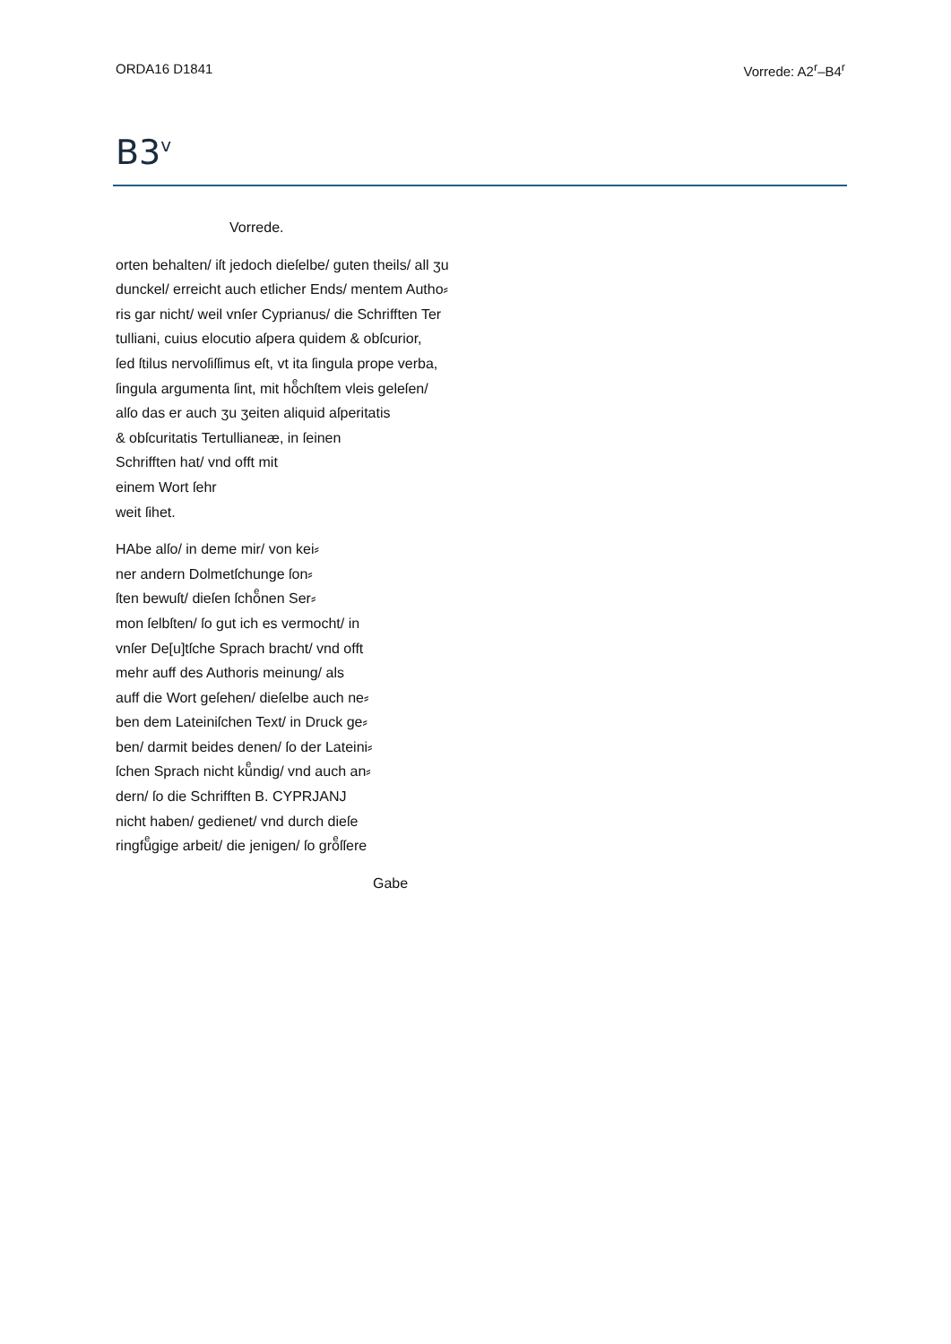ORDA16 D1841 Vorrede: A2<sup>r</sup>–B4<sup>r</sup>
B3<sup>v</sup>
Vorrede.
orten behalten/ iſt jedoch dieſelbe/ guten theils/ all ʒu
dunckel/ erreicht auch etlicher Ends/ mentem Autho⸗
ris gar nicht/ weil vnſer Cyprianus/ die Schrifften Ter
tulliani, cuius elocutio aſpera quidem & obſcurior,
ſed ſtilus nervoſiſſimus eſt, vt ita ſingula prope verba,
ſingula argumenta ſint, mit hoͤchſtem vleis geleſen/
alſo das er auch ʒu ʒeiten aliquid aſperitatis
& obſcuritatis Tertullianeæ, in ſeinen
Schrifften hat/ vnd offt mit
einem Wort ſehr
weit ſihet.
HAbe alſo/ in deme mir/ von kei⸗
ner andern Dolmetſchunge ſon⸗
ſten bewuſt/ dieſen ſchoͤnen Ser⸗
mon ſelbſten/ ſo gut ich es vermocht/ in
vnſer De[u]tſche Sprach bracht/ vnd offt
mehr auff des Authoris meinung/ als
auff die Wort geſehen/ dieſelbe auch ne⸗
ben dem Lateiniſchen Text/ in Druck ge⸗
ben/ darmit beides denen/ ſo der Lateini⸗
ſchen Sprach nicht kuͤndig/ vnd auch an⸗
dern/ ſo die Schrifften B. CYPRJANJ
nicht haben/ gedienet/ vnd durch dieſe
ringfuͤgige arbeit/ die jenigen/ ſo groͤſſere
Gabe